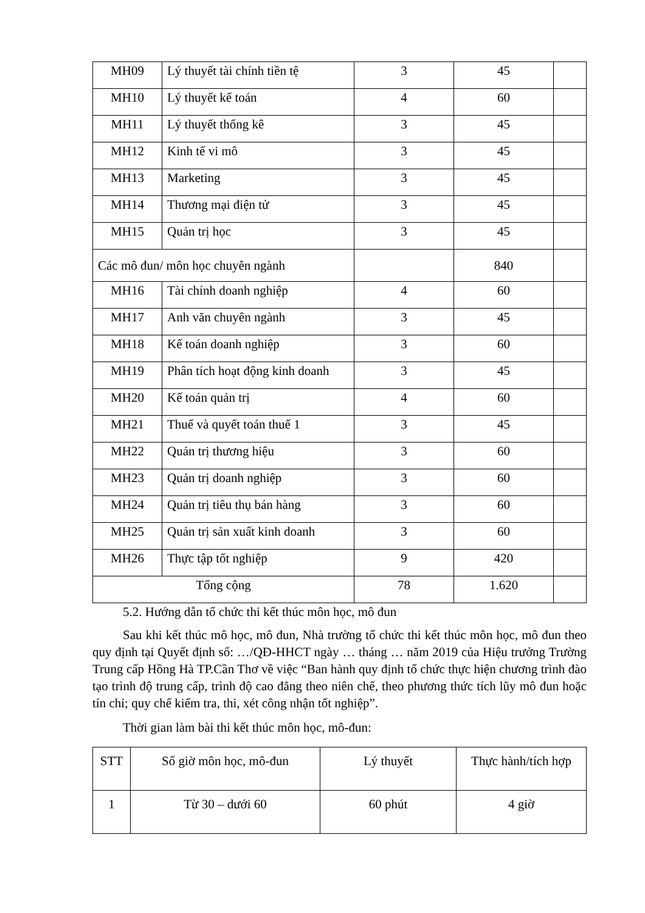| MH09 | Lý thuyết tài chính tiền tệ | 3 | 45 | |
| MH10 | Lý thuyết kế toán | 4 | 60 | |
| MH11 | Lý thuyết thống kê | 3 | 45 | |
| MH12 | Kinh tế vi mô | 3 | 45 | |
| MH13 | Marketing | 3 | 45 | |
| MH14 | Thương mại điện tử | 3 | 45 | |
| MH15 | Quản trị học | 3 | 45 | |
| Các mô đun/ môn học chuyên ngành | | | 840 | |
| MH16 | Tài chính doanh nghiệp | 4 | 60 | |
| MH17 | Anh văn chuyên ngành | 3 | 45 | |
| MH18 | Kế toán doanh nghiệp | 3 | 60 | |
| MH19 | Phân tích hoạt động kinh doanh | 3 | 45 | |
| MH20 | Kế toán quản trị | 4 | 60 | |
| MH21 | Thuế và quyết toán thuế 1 | 3 | 45 | |
| MH22 | Quản trị thương hiệu | 3 | 60 | |
| MH23 | Quản trị doanh nghiệp | 3 | 60 | |
| MH24 | Quản trị tiêu thụ bán hàng | 3 | 60 | |
| MH25 | Quản trị sản xuất kinh doanh | 3 | 60 | |
| MH26 | Thực tập tốt nghiệp | 9 | 420 | |
| Tổng cộng | | 78 | 1.620 | |
5.2. Hướng dẫn tổ chức thi kết thúc môn học, mô đun
Sau khi kết thúc mô học, mô đun, Nhà trường tổ chức thi kết thúc môn học, mô đun theo quy định tại Quyết định số: …/QĐ-HHCT ngày … tháng … năm 2019 của Hiệu trưởng Trường Trung cấp Hồng Hà TP.Cần Thơ về việc “Ban hành quy định tổ chức thực hiện chương trình đào tạo trình độ trung cấp, trình độ cao đẳng theo niên chế, theo phương thức tích lũy mô đun hoặc tín chỉ; quy chế kiểm tra, thi, xét công nhận tốt nghiệp”.
Thời gian làm bài thi kết thúc môn học, mô-đun:
| STT | Số giờ môn học, mô-đun | Lý thuyết | Thực hành/tích hợp |
| --- | --- | --- | --- |
| 1 | Từ 30 – dưới 60 | 60 phút | 4 giờ |